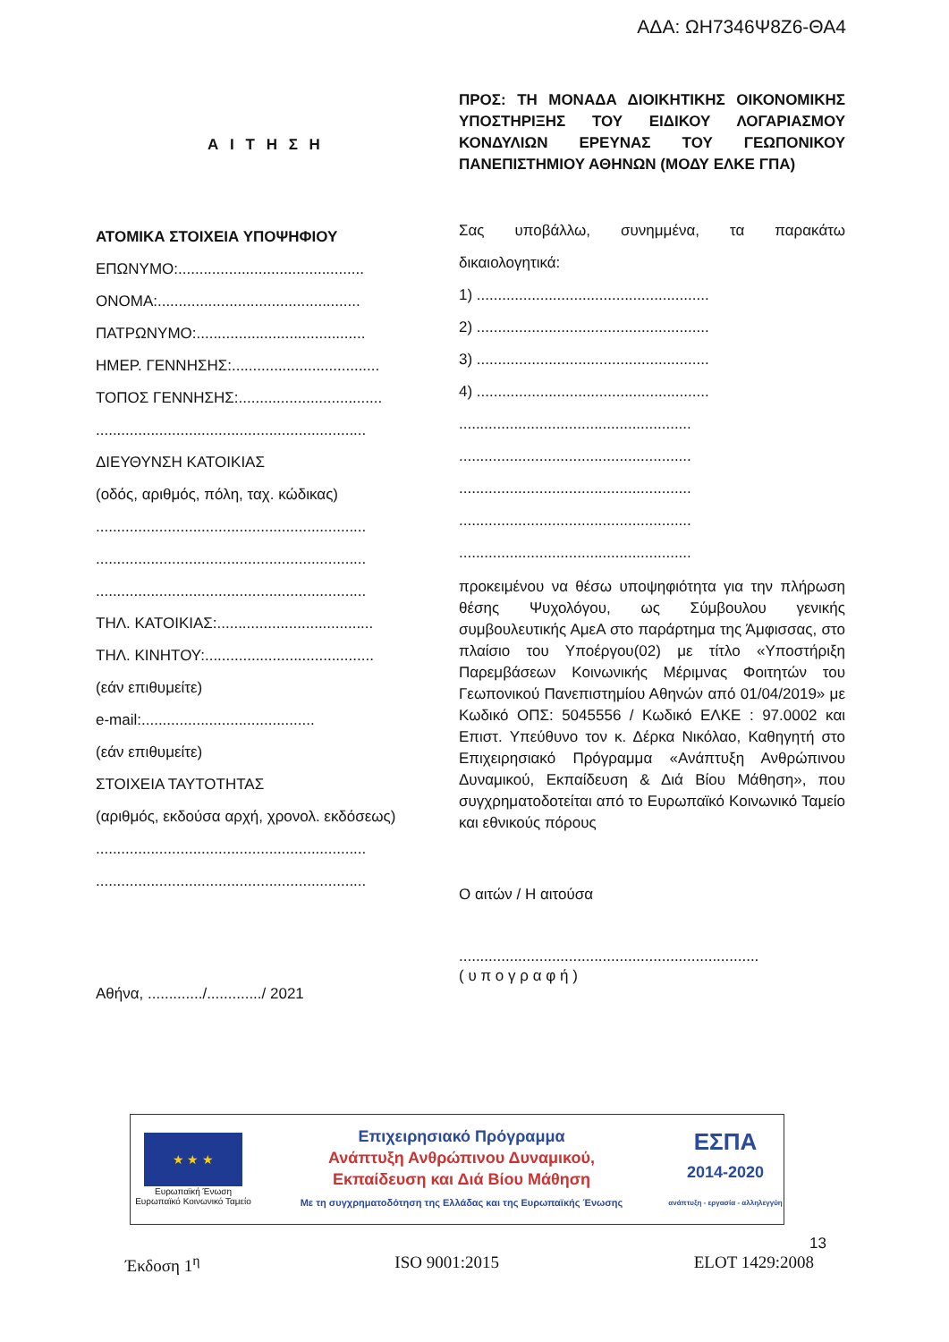ΑΔΑ: ΩΗ7346Ψ8Ζ6-ΘΑ4
Α Ι Τ Η Σ Η
ΑΤΟΜΙΚΑ ΣΤΟΙΧΕΙΑ ΥΠΟΨΗΦΙΟΥ
ΕΠΩΝΥΜΟ:............................................
ΟΝΟΜΑ:................................................
ΠΑΤΡΩΝΥΜΟ:........................................
ΗΜΕΡ. ΓΕΝΝΗΣΗΣ:...................................
ΤΟΠΟΣ ΓΕΝΝΗΣΗΣ:..................................
................................................................
ΔΙΕΥΘΥΝΣΗ ΚΑΤΟΙΚΙΑΣ
(οδός, αριθμός, πόλη, ταχ. κώδικας)
................................................................
................................................................
................................................................
ΤΗΛ. ΚΑΤΟΙΚΙΑΣ:.....................................
ΤΗΛ. ΚΙΝΗΤΟΥ:........................................
(εάν επιθυμείτε)
e-mail:.........................................
(εάν επιθυμείτε)
ΣΤΟΙΧΕΙΑ ΤΑΥΤΟΤΗΤΑΣ
(αριθμός, εκδούσα αρχή, χρονολ. εκδόσεως)
................................................................
................................................................
Αθήνα, ............./............./ 2021
ΠΡΟΣ: ΤΗ ΜΟΝΑΔΑ ΔΙΟΙΚΗΤΙΚΗΣ ΟΙΚΟΝΟΜΙΚΗΣ ΥΠΟΣΤΗΡΙΞΗΣ ΤΟΥ ΕΙΔΙΚΟΥ ΛΟΓΑΡΙΑΣΜΟΥ ΚΟΝΔΥΛΙΩΝ ΕΡΕΥΝΑΣ ΤΟΥ ΓΕΩΠΟΝΙΚΟΥ ΠΑΝΕΠΙΣΤΗΜΙΟΥ ΑΘΗΝΩΝ (ΜΟΔΥ ΕΛΚΕ ΓΠΑ)
Σας υποβάλλω, συνημμένα, τα παρακάτω δικαιολογητικά:
1) .......................................................
2) .......................................................
3) .......................................................
4) .......................................................
.......................................................
.......................................................
.......................................................
.......................................................
.......................................................
προκειμένου να θέσω υποψηφιότητα για την πλήρωση θέσης Ψυχολόγου, ως Σύμβουλου γενικής συμβουλευτικής ΑμεΑ στο παράρτημα της Άμφισσας, στο πλαίσιο του Υποέργου(02) με τίτλο «Υποστήριξη Παρεμβάσεων Κοινωνικής Μέριμνας Φοιτητών του Γεωπονικού Πανεπιστημίου Αθηνών από 01/04/2019» με Κωδικό ΟΠΣ: 5045556 / Κωδικό ΕΛΚΕ : 97.0002 και Επιστ. Υπεύθυνο τον κ. Δέρκα Νικόλαο, Καθηγητή στο Επιχειρησιακό Πρόγραμμα «Ανάπτυξη Ανθρώπινου Δυναμικού, Εκπαίδευση & Διά Βίου Μάθηση», που συγχρηματοδοτείται από το Ευρωπαϊκό Κοινωνικό Ταμείο και εθνικούς πόρους
Ο αιτών / Η αιτούσα
.......................................................................
( υ π ο γ ρ α φ ή )
★ ★ ★
Ευρωπαϊκή Ένωση
Ευρωπαϊκό Κοινωνικό Ταμείο
Επιχειρησιακό Πρόγραμμα
Ανάπτυξη Ανθρώπινου Δυναμικού,
Εκπαίδευση και Διά Βίου Μάθηση
Με τη συγχρηματοδότηση της Ελλάδας και της Ευρωπαϊκής Ένωσης
ΕΣΠΑ
2014-2020
ανάπτυξη - εργασία - αλληλεγγύη
13
Έκδοση 1<sup>η</sup> ISO 9001:2015 ELOT 1429:2008